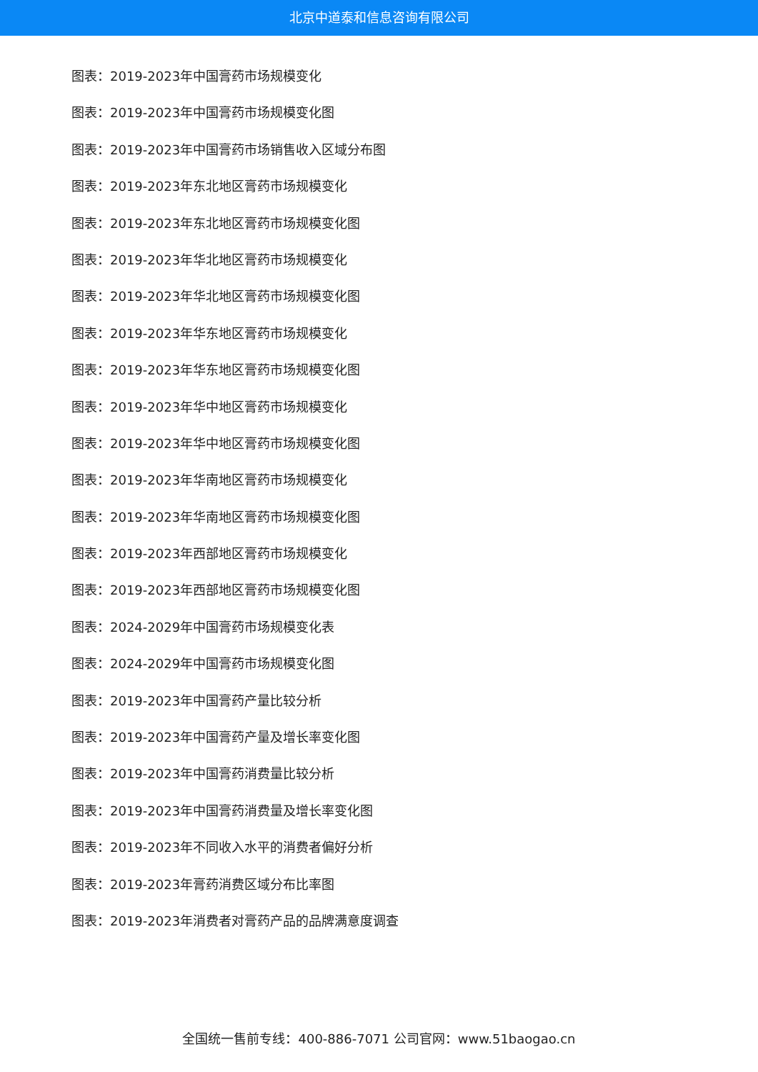北京中道泰和信息咨询有限公司
图表：2019-2023年中国膏药市场规模变化
图表：2019-2023年中国膏药市场规模变化图
图表：2019-2023年中国膏药市场销售收入区域分布图
图表：2019-2023年东北地区膏药市场规模变化
图表：2019-2023年东北地区膏药市场规模变化图
图表：2019-2023年华北地区膏药市场规模变化
图表：2019-2023年华北地区膏药市场规模变化图
图表：2019-2023年华东地区膏药市场规模变化
图表：2019-2023年华东地区膏药市场规模变化图
图表：2019-2023年华中地区膏药市场规模变化
图表：2019-2023年华中地区膏药市场规模变化图
图表：2019-2023年华南地区膏药市场规模变化
图表：2019-2023年华南地区膏药市场规模变化图
图表：2019-2023年西部地区膏药市场规模变化
图表：2019-2023年西部地区膏药市场规模变化图
图表：2024-2029年中国膏药市场规模变化表
图表：2024-2029年中国膏药市场规模变化图
图表：2019-2023年中国膏药产量比较分析
图表：2019-2023年中国膏药产量及增长率变化图
图表：2019-2023年中国膏药消费量比较分析
图表：2019-2023年中国膏药消费量及增长率变化图
图表：2019-2023年不同收入水平的消费者偏好分析
图表：2019-2023年膏药消费区域分布比率图
图表：2019-2023年消费者对膏药产品的品牌满意度调查
全国统一售前专线：400-886-7071 公司官网：www.51baogao.cn